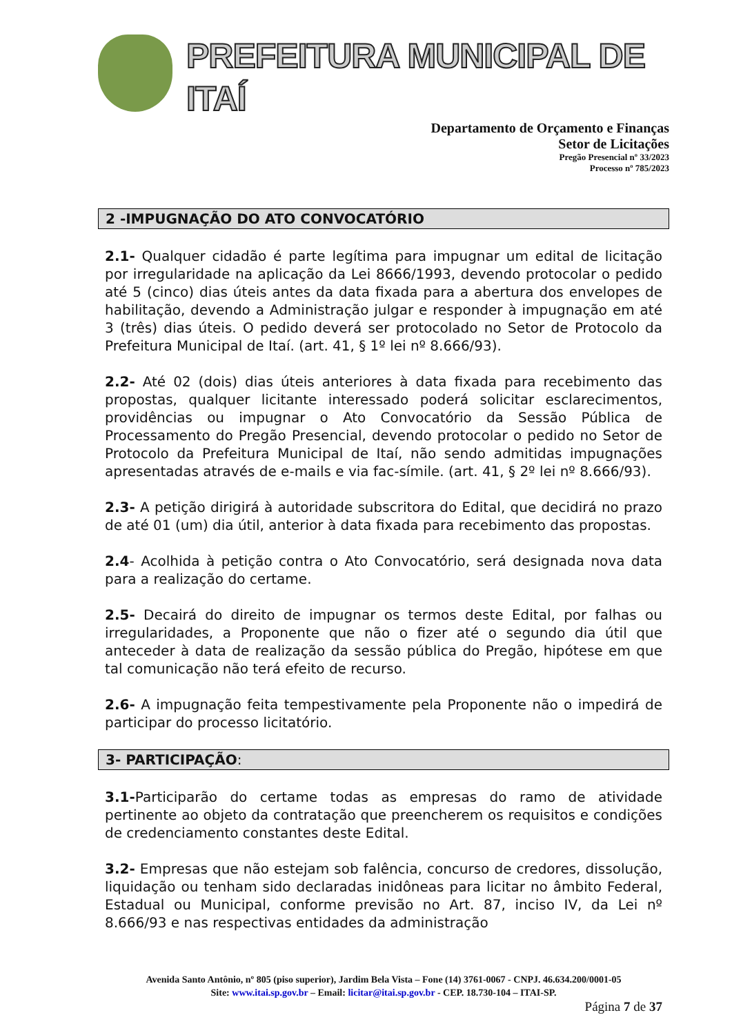PREFEITURA MUNICIPAL DE ITAÍ
Departamento de Orçamento e Finanças
Setor de Licitações
Pregão Presencial nº 33/2023
Processo nº 785/2023
2 -IMPUGNAÇÃO DO ATO CONVOCATÓRIO
2.1- Qualquer cidadão é parte legítima para impugnar um edital de licitação por irregularidade na aplicação da Lei 8666/1993, devendo protocolar o pedido até 5 (cinco) dias úteis antes da data fixada para a abertura dos envelopes de habilitação, devendo a Administração julgar e responder à impugnação em até 3 (três) dias úteis. O pedido deverá ser protocolado no Setor de Protocolo da Prefeitura Municipal de Itaí. (art. 41, § 1º lei nº 8.666/93).
2.2- Até 02 (dois) dias úteis anteriores à data fixada para recebimento das propostas, qualquer licitante interessado poderá solicitar esclarecimentos, providências ou impugnar o Ato Convocatório da Sessão Pública de Processamento do Pregão Presencial, devendo protocolar o pedido no Setor de Protocolo da Prefeitura Municipal de Itaí, não sendo admitidas impugnações apresentadas através de e-mails e via fac-símile. (art. 41, § 2º lei nº 8.666/93).
2.3- A petição dirigirá à autoridade subscritora do Edital, que decidirá no prazo de até 01 (um) dia útil, anterior à data fixada para recebimento das propostas.
2.4- Acolhida à petição contra o Ato Convocatório, será designada nova data para a realização do certame.
2.5- Decairá do direito de impugnar os termos deste Edital, por falhas ou irregularidades, a Proponente que não o fizer até o segundo dia útil que anteceder à data de realização da sessão pública do Pregão, hipótese em que tal comunicação não terá efeito de recurso.
2.6- A impugnação feita tempestivamente pela Proponente não o impedirá de participar do processo licitatório.
3- PARTICIPAÇÃO:
3.1-Participarão do certame todas as empresas do ramo de atividade pertinente ao objeto da contratação que preencherem os requisitos e condições de credenciamento constantes deste Edital.
3.2- Empresas que não estejam sob falência, concurso de credores, dissolução, liquidação ou tenham sido declaradas inidôneas para licitar no âmbito Federal, Estadual ou Municipal, conforme previsão no Art. 87, inciso IV, da Lei nº 8.666/93 e nas respectivas entidades da administração
Avenida Santo Antônio, nº 805 (piso superior), Jardim Bela Vista – Fone (14) 3761-0067 - CNPJ. 46.634.200/0001-05
Site: www.itai.sp.gov.br – Email: licitar@itai.sp.gov.br - CEP. 18.730-104 – ITAI-SP.
Página 7 de 37